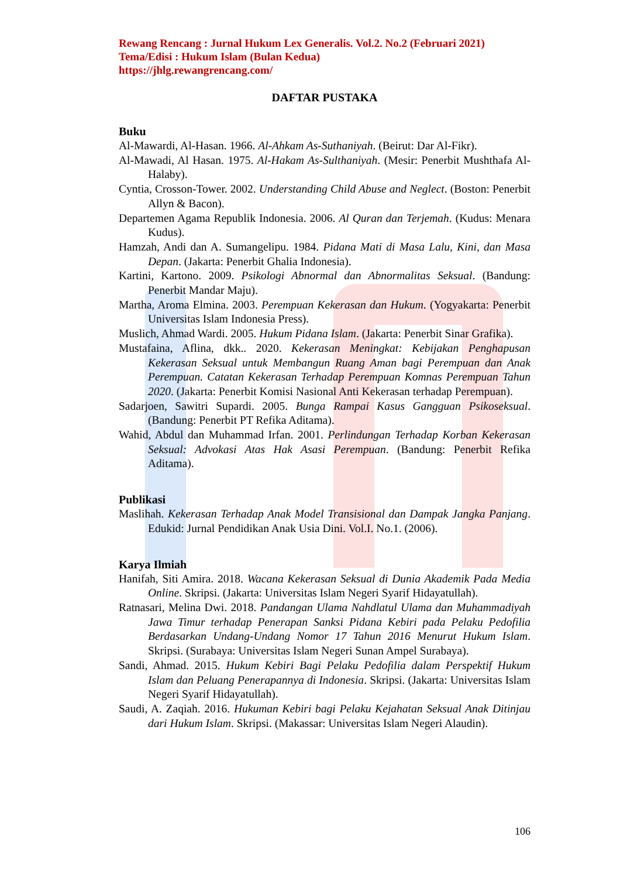Rewang Rencang : Jurnal Hukum Lex Generalis. Vol.2. No.2 (Februari 2021)
Tema/Edisi : Hukum Islam (Bulan Kedua)
https://jhlg.rewangrencang.com/
DAFTAR PUSTAKA
Buku
Al-Mawardi, Al-Hasan. 1966. Al-Ahkam As-Suthaniyah. (Beirut: Dar Al-Fikr).
Al-Mawadi, Al Hasan. 1975. Al-Hakam As-Sulthaniyah. (Mesir: Penerbit Mushthafa Al-Halaby).
Cyntia, Crosson-Tower. 2002. Understanding Child Abuse and Neglect. (Boston: Penerbit Allyn & Bacon).
Departemen Agama Republik Indonesia. 2006. Al Quran dan Terjemah. (Kudus: Menara Kudus).
Hamzah, Andi dan A. Sumangelipu. 1984. Pidana Mati di Masa Lalu, Kini, dan Masa Depan. (Jakarta: Penerbit Ghalia Indonesia).
Kartini, Kartono. 2009. Psikologi Abnormal dan Abnormalitas Seksual. (Bandung: Penerbit Mandar Maju).
Martha, Aroma Elmina. 2003. Perempuan Kekerasan dan Hukum. (Yogyakarta: Penerbit Universitas Islam Indonesia Press).
Muslich, Ahmad Wardi. 2005. Hukum Pidana Islam. (Jakarta: Penerbit Sinar Grafika).
Mustafaina, Aflina, dkk.. 2020. Kekerasan Meningkat: Kebijakan Penghapusan Kekerasan Seksual untuk Membangun Ruang Aman bagi Perempuan dan Anak Perempuan. Catatan Kekerasan Terhadap Perempuan Komnas Perempuan Tahun 2020. (Jakarta: Penerbit Komisi Nasional Anti Kekerasan terhadap Perempuan).
Sadarjoen, Sawitri Supardi. 2005. Bunga Rampai Kasus Gangguan Psikoseksual. (Bandung: Penerbit PT Refika Aditama).
Wahid, Abdul dan Muhammad Irfan. 2001. Perlindungan Terhadap Korban Kekerasan Seksual: Advokasi Atas Hak Asasi Perempuan. (Bandung: Penerbit Refika Aditama).
Publikasi
Maslihah. Kekerasan Terhadap Anak Model Transisional dan Dampak Jangka Panjang. Edukid: Jurnal Pendidikan Anak Usia Dini. Vol.I. No.1. (2006).
Karya Ilmiah
Hanifah, Siti Amira. 2018. Wacana Kekerasan Seksual di Dunia Akademik Pada Media Online. Skripsi. (Jakarta: Universitas Islam Negeri Syarif Hidayatullah).
Ratnasari, Melina Dwi. 2018. Pandangan Ulama Nahdlatul Ulama dan Muhammadiyah Jawa Timur terhadap Penerapan Sanksi Pidana Kebiri pada Pelaku Pedofilia Berdasarkan Undang-Undang Nomor 17 Tahun 2016 Menurut Hukum Islam. Skripsi. (Surabaya: Universitas Islam Negeri Sunan Ampel Surabaya).
Sandi, Ahmad. 2015. Hukum Kebiri Bagi Pelaku Pedofilia dalam Perspektif Hukum Islam dan Peluang Penerapannya di Indonesia. Skripsi. (Jakarta: Universitas Islam Negeri Syarif Hidayatullah).
Saudi, A. Zaqiah. 2016. Hukuman Kebiri bagi Pelaku Kejahatan Seksual Anak Ditinjau dari Hukum Islam. Skripsi. (Makassar: Universitas Islam Negeri Alaudin).
106